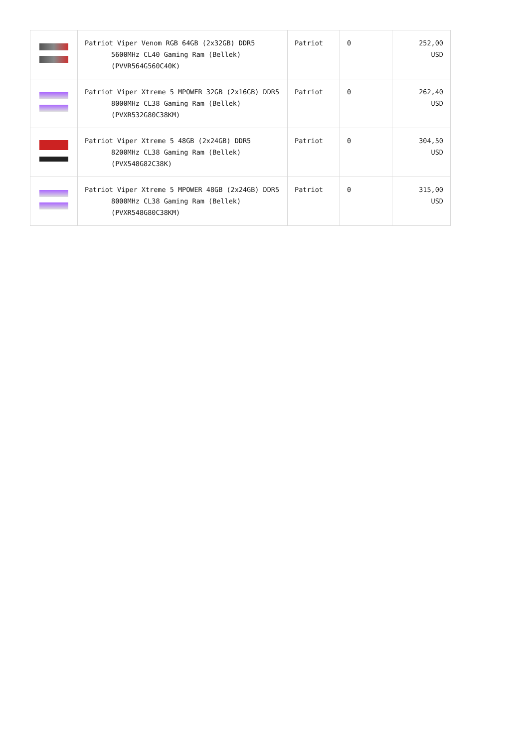| | Patriot Viper Venom RGB 64GB (2x32GB) DDR5 5600MHz CL40 Gaming Ram (Bellek) (PVVR564G560C40K) | Patriot | 0 | 252,00 USD |
| | Patriot Viper Xtreme 5 MPOWER 32GB (2x16GB) DDR5 8000MHz CL38 Gaming Ram (Bellek) (PVXR532G80C38KM) | Patriot | 0 | 262,40 USD |
| | Patriot Viper Xtreme 5 48GB (2x24GB) DDR5 8200MHz CL38 Gaming Ram (Bellek) (PVX548G82C38K) | Patriot | 0 | 304,50 USD |
| | Patriot Viper Xtreme 5 MPOWER 48GB (2x24GB) DDR5 8000MHz CL38 Gaming Ram (Bellek) (PVXR548G80C38KM) | Patriot | 0 | 315,00 USD |